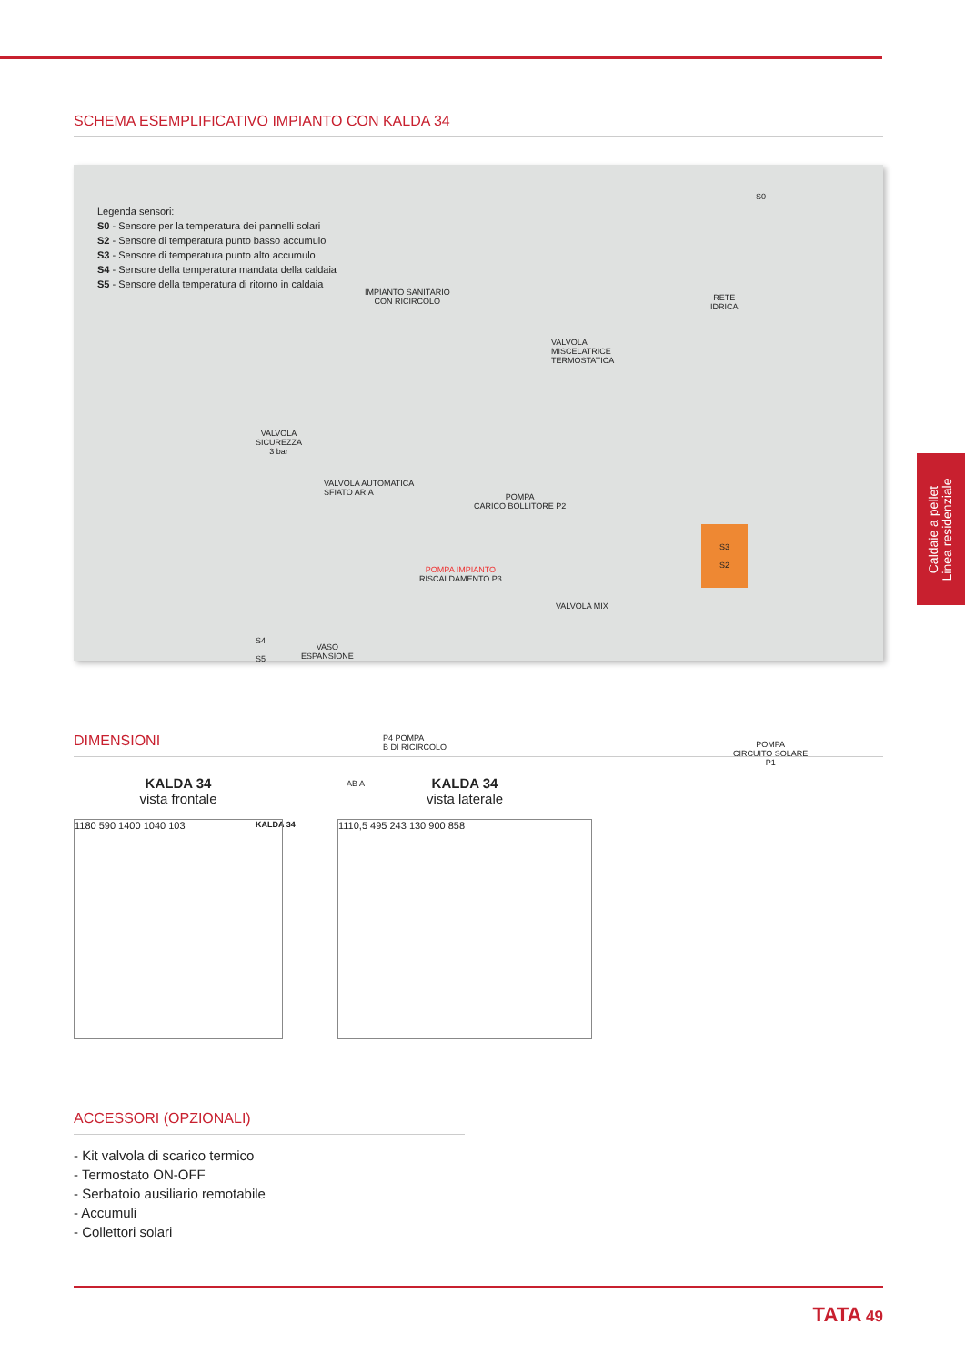SCHEMA ESEMPLIFICATIVO IMPIANTO CON KALDA 34
Legenda sensori:
S0 - Sensore per la temperatura dei pannelli solari
S2 - Sensore di temperatura punto basso accumulo
S3 - Sensore di temperatura punto alto accumulo
S4 - Sensore della temperatura mandata della caldaia
S5 - Sensore della temperatura di ritorno in caldaia
IMPIANTO SANITARIO
CON RICIRCOLO
RETE
IDRICA
VALVOLA
MISCELATRICE
TERMOSTATICA
VALVOLA
SICUREZZA
3 bar
VALVOLA AUTOMATICA
SFIATO ARIA
POMPA
CARICO BOLLITORE P2
POMPA IMPIANTO
RISCALDAMENTO P3
VALVOLA MIX
VASO
ESPANSIONE
P4 POMPA
B DI RICIRCOLO
AB A
S3
S2
POMPA
CIRCUITO SOLARE
P1
S0
S4
S5
KALDA 34
Caldaie a pellet
Linea residenziale
DIMENSIONI
KALDA 34
vista frontale
1180 590 1400 1040 103
KALDA 34
vista laterale
1110,5 495 243 130 900 858
ACCESSORI (OPZIONALI)
- Kit valvola di scarico termico
- Termostato ON-OFF
- Serbatoio ausiliario remotabile
- Accumuli
- Collettori solari
TATA 49